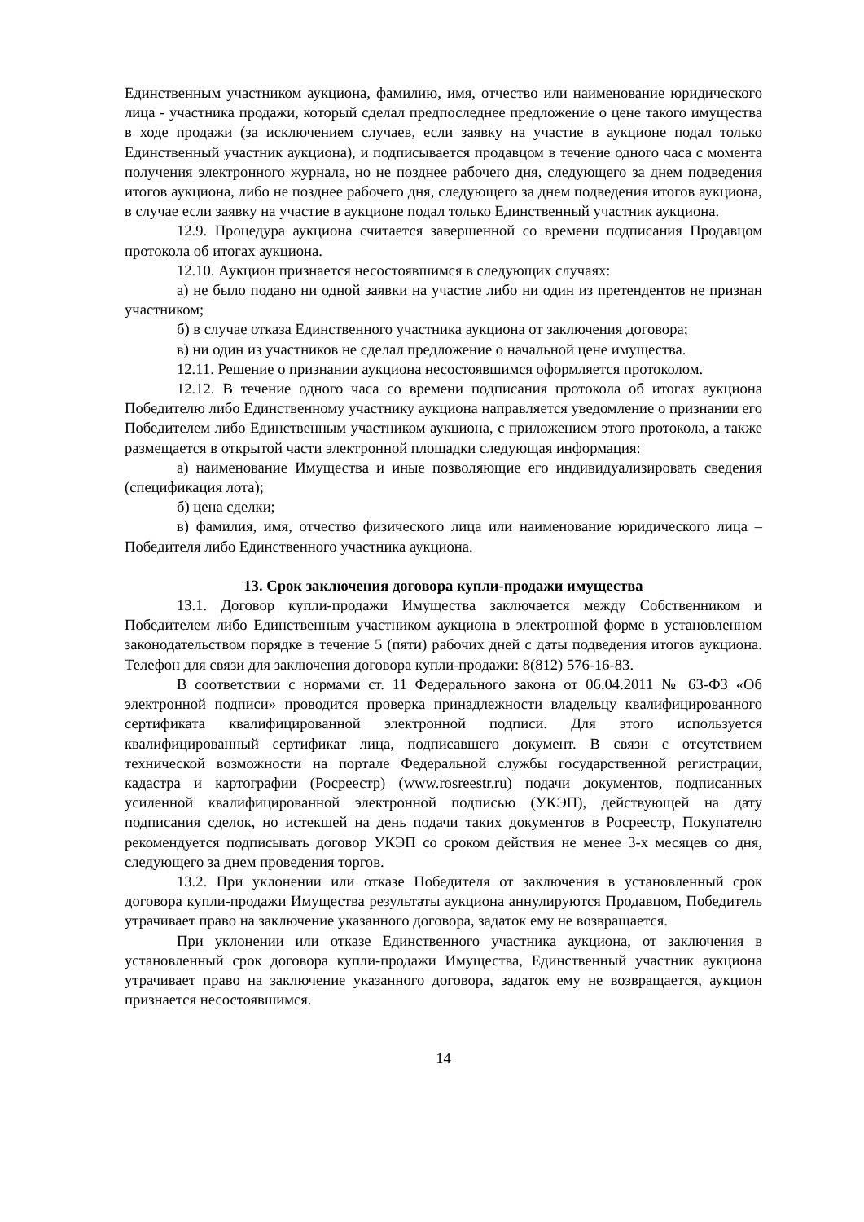Единственным участником аукциона, фамилию, имя, отчество или наименование юридического лица - участника продажи, который сделал предпоследнее предложение о цене такого имущества в ходе продажи (за исключением случаев, если заявку на участие в аукционе подал только Единственный участник аукциона), и подписывается продавцом в течение одного часа с момента получения электронного журнала, но не позднее рабочего дня, следующего за днем подведения итогов аукциона, либо не позднее рабочего дня, следующего за днем подведения итогов аукциона, в случае если заявку на участие в аукционе подал только Единственный участник аукциона.
12.9. Процедура аукциона считается завершенной со времени подписания Продавцом протокола об итогах аукциона.
12.10. Аукцион признается несостоявшимся в следующих случаях:
а) не было подано ни одной заявки на участие либо ни один из претендентов не признан участником;
б) в случае отказа Единственного участника аукциона от заключения договора;
в) ни один из участников не сделал предложение о начальной цене имущества.
12.11. Решение о признании аукциона несостоявшимся оформляется протоколом.
12.12. В течение одного часа со времени подписания протокола об итогах аукциона Победителю либо Единственному участнику аукциона направляется уведомление о признании его Победителем либо Единственным участником аукциона, с приложением этого протокола, а также размещается в открытой части электронной площадки следующая информация:
а) наименование Имущества и иные позволяющие его индивидуализировать сведения (спецификация лота);
б) цена сделки;
в) фамилия, имя, отчество физического лица или наименование юридического лица – Победителя либо Единственного участника аукциона.
13. Срок заключения договора купли-продажи имущества
13.1. Договор купли-продажи Имущества заключается между Собственником и Победителем либо Единственным участником аукциона в электронной форме в установленном законодательством порядке в течение 5 (пяти) рабочих дней с даты подведения итогов аукциона. Телефон для связи для заключения договора купли-продажи: 8(812) 576-16-83.
В соответствии с нормами ст. 11 Федерального закона от 06.04.2011 № 63-ФЗ «Об электронной подписи» проводится проверка принадлежности владельцу квалифицированного сертификата квалифицированной электронной подписи. Для этого используется квалифицированный сертификат лица, подписавшего документ. В связи с отсутствием технической возможности на портале Федеральной службы государственной регистрации, кадастра и картографии (Росреестр) (www.rosreestr.ru) подачи документов, подписанных усиленной квалифицированной электронной подписью (УКЭП), действующей на дату подписания сделок, но истекшей на день подачи таких документов в Росреестр, Покупателю рекомендуется подписывать договор УКЭП со сроком действия не менее 3-х месяцев со дня, следующего за днем проведения торгов.
13.2. При уклонении или отказе Победителя от заключения в установленный срок договора купли-продажи Имущества результаты аукциона аннулируются Продавцом, Победитель утрачивает право на заключение указанного договора, задаток ему не возвращается.
При уклонении или отказе Единственного участника аукциона, от заключения в установленный срок договора купли-продажи Имущества, Единственный участник аукциона утрачивает право на заключение указанного договора, задаток ему не возвращается, аукцион признается несостоявшимся.
14